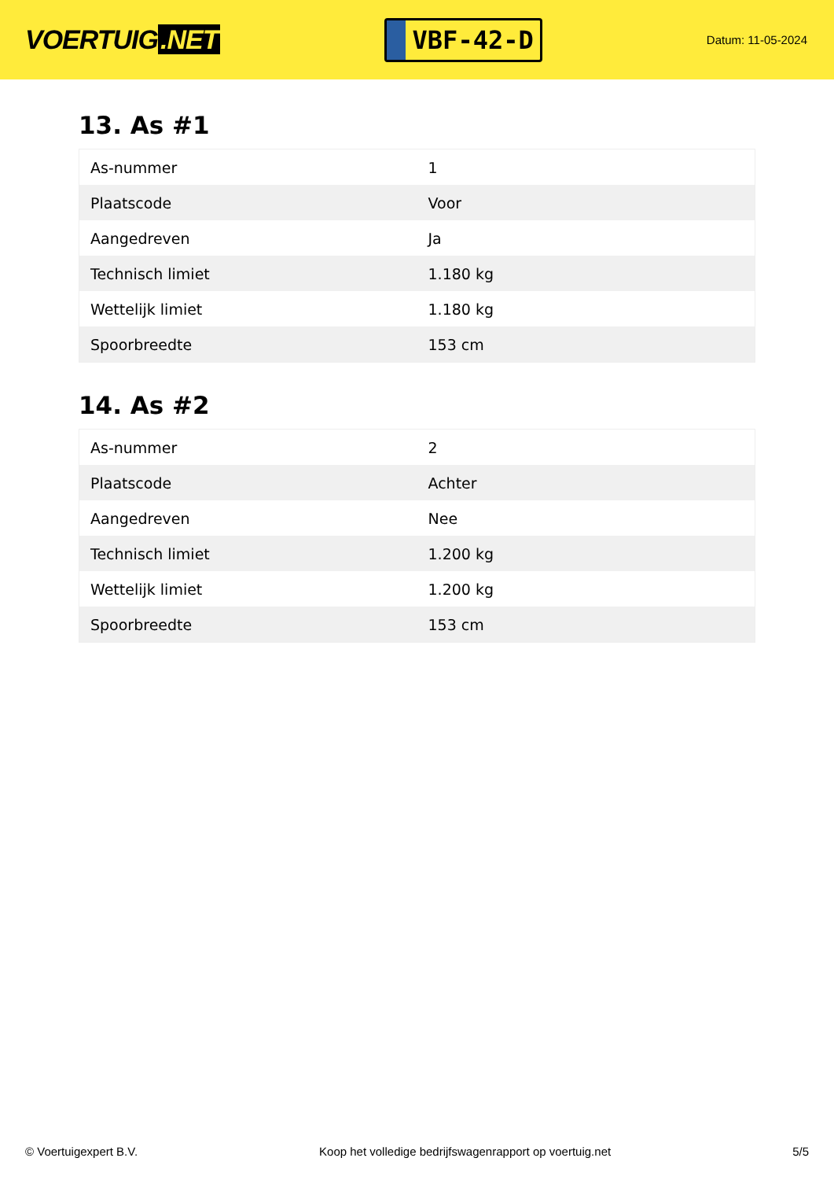VOERTUIG.NET
VBF-42-D
Datum: 11-05-2024
13. As #1
| As-nummer | 1 |
| Plaatscode | Voor |
| Aangedreven | Ja |
| Technisch limiet | 1.180 kg |
| Wettelijk limiet | 1.180 kg |
| Spoorbreedte | 153 cm |
14. As #2
| As-nummer | 2 |
| Plaatscode | Achter |
| Aangedreven | Nee |
| Technisch limiet | 1.200 kg |
| Wettelijk limiet | 1.200 kg |
| Spoorbreedte | 153 cm |
© Voertuigexpert B.V. Koop het volledige bedrijfswagenrapport op voertuig.net 5/5